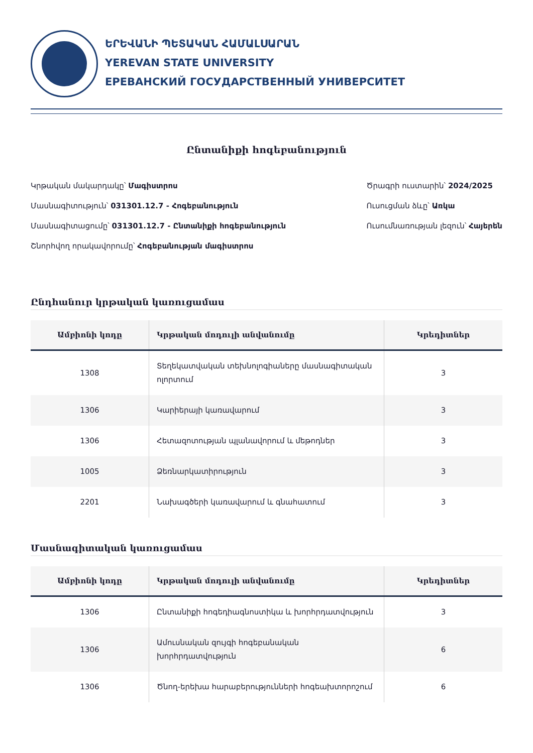ԵՐԵՎԱՆԻ ՊԵՏԱԿԱՆ ՀԱՄԱԼՍԱՐԱՆ
YEREVAN STATE UNIVERSITY
ЕРЕВАНСКИЙ ГОСУДАРСТВЕННЫЙ УНИВЕРСИТЕТ
Ընտանիքի հոգեբանություն
Կրթական մակարդակը՝ Մագիստրոս
Մասնագիտություն՝ 031301.12.7 - Հոգեբանություն
Մասնագիտացումը՝ 031301.12.7 - Ընտանիքի հոգեբանություն
Շնորհվող որակավորումը՝ Հոգեբանության մագիստրոս
Ծրագրի ուստարին՝ 2024/2025
Ուսուցման ձևը՝ Առկա
Ուսումնառության լեզուն՝ Հայերեն
Ընդհանուր կրթական կառուցամաս
| Ամբիոնի կոդը | Կրթական մոդուլի անվանումը | Կրեդիտներ |
| --- | --- | --- |
| 1308 | Տեղեկատվական տեխնոլոգիաները մասնագիտական ոլորտում | 3 |
| 1306 | Կարիերայի կառավարում | 3 |
| 1306 | Հետազոտության պլանավորում և մեթոդներ | 3 |
| 1005 | Ձեռնարկատիրություն | 3 |
| 2201 | Նախագծերի կառավարում և գնահատում | 3 |
Մասնագիտական կառուցամաս
| Ամբիոնի կոդը | Կրթական մոդուլի անվանումը | Կրեդիտներ |
| --- | --- | --- |
| 1306 | Ընտանիքի հոգեդիագնոստիկա և խորհրդատվություն | 3 |
| 1306 | Ամուսնական զույգի հոգեբանական խորհրդատվություն | 6 |
| 1306 | Ծնող-երեխա հարաբերությունների հոգեախտորոշում | 6 |